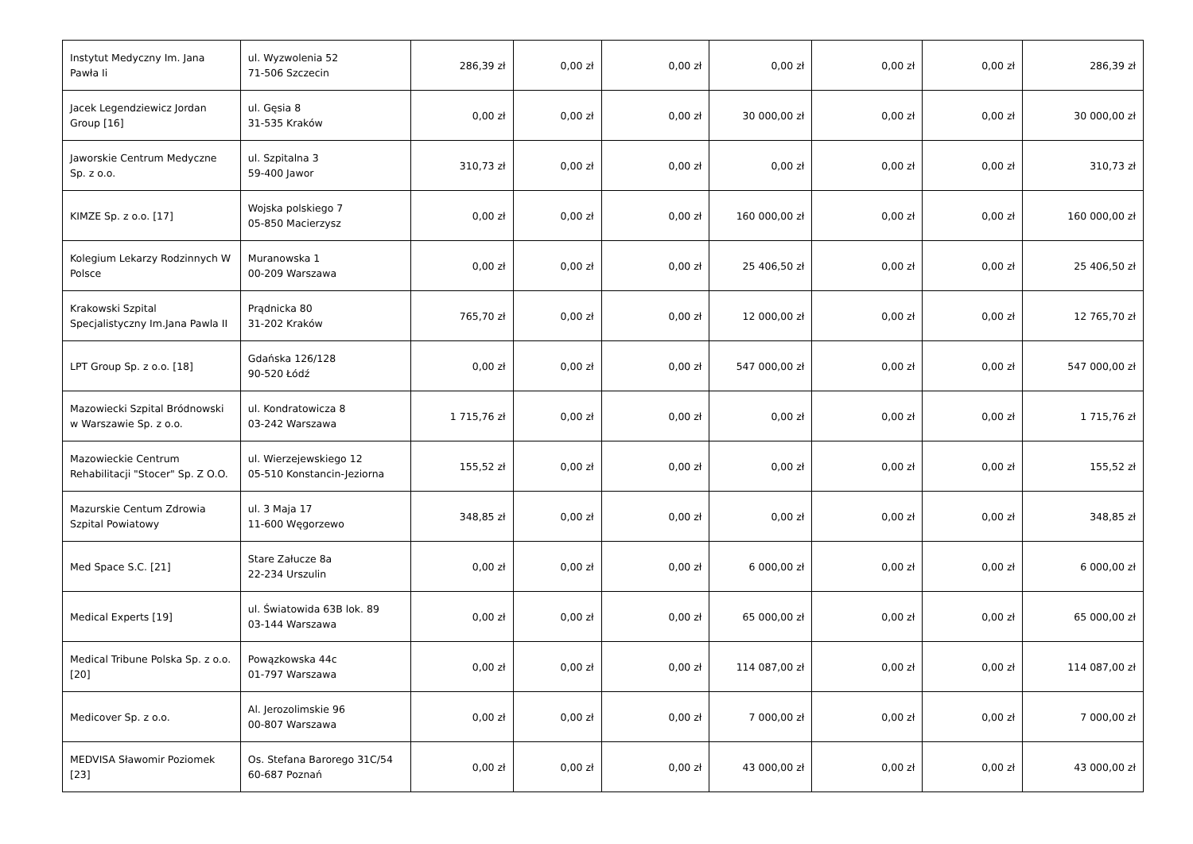| Instytut Medyczny Im. Jana Pawła Ii | ul. Wyzwolenia 52 71-506 Szczecin | 286,39 zł | 0,00 zł | 0,00 zł | 0,00 zł | 0,00 zł | 0,00 zł | 286,39 zł |
| Jacek Legendziewicz Jordan Group [16] | ul. Gęsia 8 31-535 Kraków | 0,00 zł | 0,00 zł | 0,00 zł | 30 000,00 zł | 0,00 zł | 0,00 zł | 30 000,00 zł |
| Jaworskie Centrum Medyczne Sp. z o.o. | ul. Szpitalna 3 59-400 Jawor | 310,73 zł | 0,00 zł | 0,00 zł | 0,00 zł | 0,00 zł | 0,00 zł | 310,73 zł |
| KIMZE Sp. z o.o. [17] | Wojska polskiego 7 05-850 Macierzysz | 0,00 zł | 0,00 zł | 0,00 zł | 160 000,00 zł | 0,00 zł | 0,00 zł | 160 000,00 zł |
| Kolegium Lekarzy Rodzinnych W Polsce | Muranowska 1 00-209 Warszawa | 0,00 zł | 0,00 zł | 0,00 zł | 25 406,50 zł | 0,00 zł | 0,00 zł | 25 406,50 zł |
| Krakowski Szpital Specjalistyczny Im.Jana Pawla II | Prądnicka 80 31-202 Kraków | 765,70 zł | 0,00 zł | 0,00 zł | 12 000,00 zł | 0,00 zł | 0,00 zł | 12 765,70 zł |
| LPT Group Sp. z o.o. [18] | Gdańska 126/128 90-520 Łódź | 0,00 zł | 0,00 zł | 0,00 zł | 547 000,00 zł | 0,00 zł | 0,00 zł | 547 000,00 zł |
| Mazowiecki Szpital Bródnowski w Warszawie Sp. z o.o. | ul. Kondratowicza 8 03-242 Warszawa | 1 715,76 zł | 0,00 zł | 0,00 zł | 0,00 zł | 0,00 zł | 0,00 zł | 1 715,76 zł |
| Mazowieckie Centrum Rehabilitacji "Stocer" Sp. Z O.O. | ul. Wierzejewskiego 12 05-510 Konstancin-Jeziorna | 155,52 zł | 0,00 zł | 0,00 zł | 0,00 zł | 0,00 zł | 0,00 zł | 155,52 zł |
| Mazurskie Centum Zdrowia Szpital Powiatowy | ul. 3 Maja 17 11-600 Węgorzewo | 348,85 zł | 0,00 zł | 0,00 zł | 0,00 zł | 0,00 zł | 0,00 zł | 348,85 zł |
| Med Space S.C. [21] | Stare Załucze 8a 22-234 Urszulin | 0,00 zł | 0,00 zł | 0,00 zł | 6 000,00 zł | 0,00 zł | 0,00 zł | 6 000,00 zł |
| Medical Experts [19] | ul. Światowida 63B lok. 89 03-144 Warszawa | 0,00 zł | 0,00 zł | 0,00 zł | 65 000,00 zł | 0,00 zł | 0,00 zł | 65 000,00 zł |
| Medical Tribune Polska Sp. z o.o. [20] | Powązkowska 44c 01-797 Warszawa | 0,00 zł | 0,00 zł | 0,00 zł | 114 087,00 zł | 0,00 zł | 0,00 zł | 114 087,00 zł |
| Medicover Sp. z o.o. | Al. Jerozolimskie 96 00-807 Warszawa | 0,00 zł | 0,00 zł | 0,00 zł | 7 000,00 zł | 0,00 zł | 0,00 zł | 7 000,00 zł |
| MEDVISA Sławomir Poziomek [23] | Os. Stefana Barorego 31C/54 60-687 Poznań | 0,00 zł | 0,00 zł | 0,00 zł | 43 000,00 zł | 0,00 zł | 0,00 zł | 43 000,00 zł |